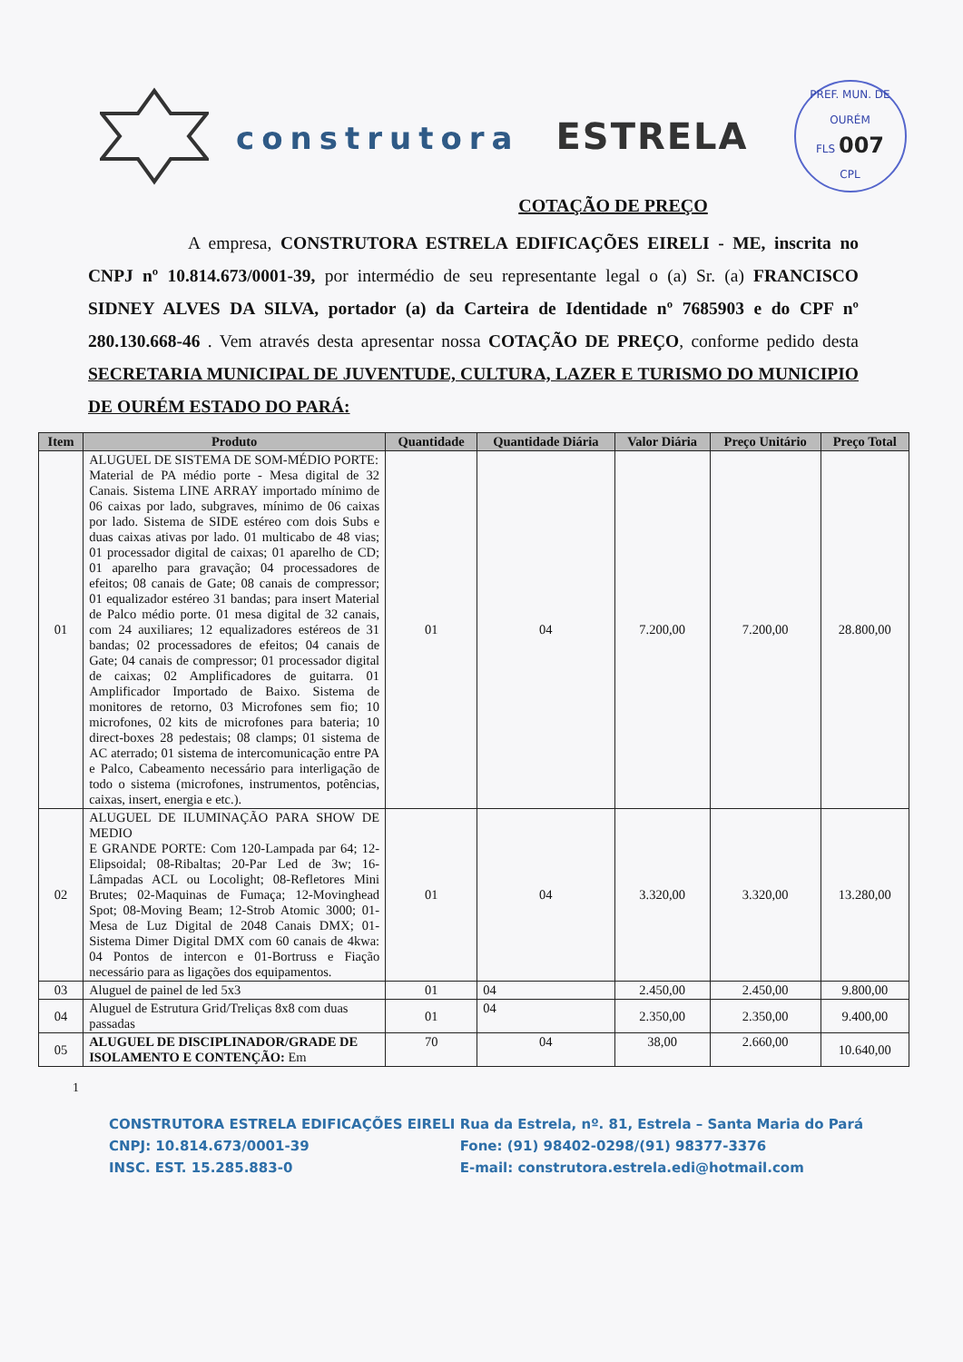construtora ESTRELA
PREF. MUN. DE OURÉM
FLS 007
CPL
COTAÇÃO DE PREÇO
A empresa, CONSTRUTORA ESTRELA EDIFICAÇÕES EIRELI - ME, inscrita no CNPJ nº 10.814.673/0001-39, por intermédio de seu representante legal o (a) Sr. (a) FRANCISCO SIDNEY ALVES DA SILVA, portador (a) da Carteira de Identidade nº 7685903 e do CPF nº 280.130.668-46 . Vem através desta apresentar nossa COTAÇÃO DE PREÇO, conforme pedido desta SECRETARIA MUNICIPAL DE JUVENTUDE, CULTURA, LAZER E TURISMO DO MUNICIPIO DE OURÉM ESTADO DO PARÁ:
| Item | Produto | Quantidade | Quantidade Diária | Valor Diária | Preço Unitário | Preço Total |
| --- | --- | --- | --- | --- | --- | --- |
| 01 | ALUGUEL DE SISTEMA DE SOM-MÉDIO PORTE: Material de PA médio porte - Mesa digital de 32 Canais. Sistema LINE ARRAY importado mínimo de 06 caixas por lado, subgraves, mínimo de 06 caixas por lado. Sistema de SIDE estéreo com dois Subs e duas caixas ativas por lado. 01 multicabo de 48 vias; 01 processador digital de caixas; 01 aparelho de CD; 01 aparelho para gravação; 04 processadores de efeitos; 08 canais de Gate; 08 canais de compressor; 01 equalizador estéreo 31 bandas; para insert Material de Palco médio porte. 01 mesa digital de 32 canais, com 24 auxiliares; 12 equalizadores estéreos de 31 bandas; 02 processadores de efeitos; 04 canais de Gate; 04 canais de compressor; 01 processador digital de caixas; 02 Amplificadores de guitarra. 01 Amplificador Importado de Baixo. Sistema de monitores de retorno, 03 Microfones sem fio; 10 microfones, 02 kits de microfones para bateria; 10 direct-boxes 28 pedestais; 08 clamps; 01 sistema de AC aterrado; 01 sistema de intercomunicação entre PA e Palco, Cabeamento necessário para interligação de todo o sistema (microfones, instrumentos, potências, caixas, insert, energia e etc.). | 01 | 04 | 7.200,00 | 7.200,00 | 28.800,00 |
| 02 | ALUGUEL DE ILUMINAÇÃO PARA SHOW DE MEDIO E GRANDE PORTE: Com 120-Lampada par 64; 12- Elipsoidal; 08-Ribaltas; 20-Par Led de 3w; 16-Lâmpadas ACL ou Locolight; 08-Refletores Mini Brutes; 02-Maquinas de Fumaça; 12-Movinghead Spot; 08-Moving Beam; 12-Strob Atomic 3000; 01-Mesa de Luz Digital de 2048 Canais DMX; 01-Sistema Dimer Digital DMX com 60 canais de 4kwa: 04 Pontos de intercon e 01-Bortruss e Fiação necessário para as ligações dos equipamentos. | 01 | 04 | 3.320,00 | 3.320,00 | 13.280,00 |
| 03 | Aluguel de painel de led 5x3 | 01 | 04 | 2.450,00 | 2.450,00 | 9.800,00 |
| 04 | Aluguel de Estrutura Grid/Treliças 8x8 com duas passadas | 01 | 04 | 2.350,00 | 2.350,00 | 9.400,00 |
| 05 | ALUGUEL DE DISCIPLINADOR/GRADE DE ISOLAMENTO E CONTENÇÃO: Em | 70 | 04 | 38,00 | 2.660,00 | 10.640,00 |
1
CONSTRUTORA ESTRELA EDIFICAÇÕES EIRELI
CNPJ: 10.814.673/0001-39
INSC. EST. 15.285.883-0
Rua da Estrela, nº. 81, Estrela – Santa Maria do Pará
Fone: (91) 98402-0298/(91) 98377-3376
E-mail: construtora.estrela.edi@hotmail.com